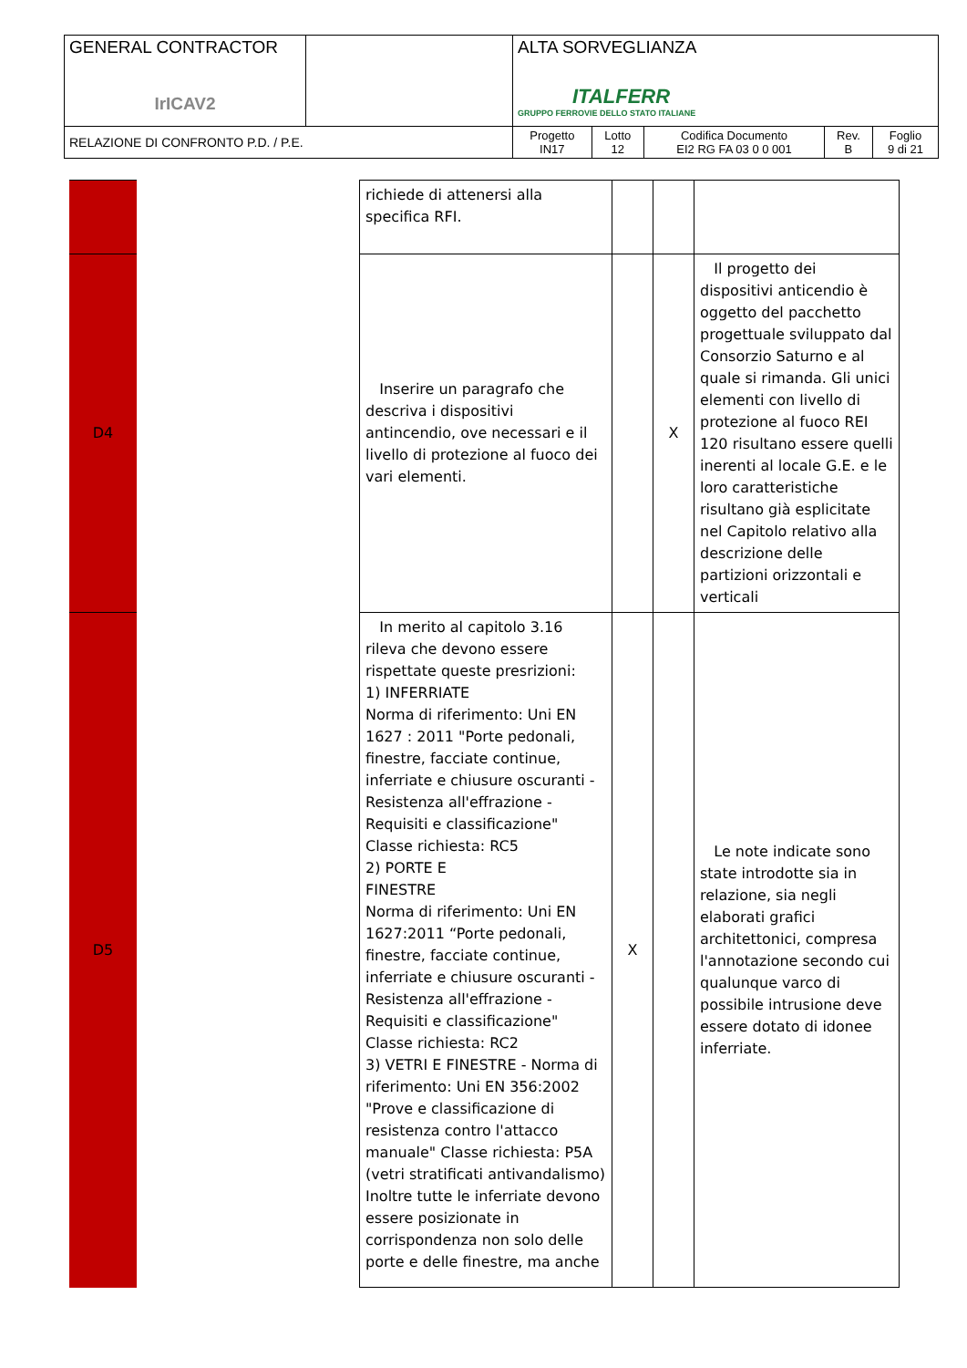| GENERAL CONTRACTOR IrICAV2 | | ALTA SORVEGLIANZA ITALFERR GRUPPO FERROVIE DELLO STATO ITALIANE | | | | |
| RELAZIONE DI CONFRONTO P.D. / P.E. | | Progetto IN17 | Lotto 12 | Codifica Documento EI2 RG FA 03 0 0 001 | Rev. B | Foglio 9 di 21 |
| | | richiede di attenersi alla specifica RFI. | | | |
| D4 | | Inserire un paragrafo che descriva i dispositivi antincendio, ove necessari e il livello di protezione al fuoco dei vari elementi. | | X | Il progetto dei dispositivi anticendio è oggetto del pacchetto progettuale sviluppato dal Consorzio Saturno e al quale si rimanda. Gli unici elementi con livello di protezione al fuoco REI 120 risultano essere quelli inerenti al locale G.E. e le loro caratteristiche risultano già esplicitate nel Capitolo relativo alla descrizione delle partizioni orizzontali e verticali |
| D5 | | In merito al capitolo 3.16 rileva che devono essere rispettate queste presrizioni: 1) INFERRIATE Norma di riferimento: Uni EN 1627 : 2011 "Porte pedonali, finestre, facciate continue, inferriate e chiusure oscuranti - Resistenza all'effrazione - Requisiti e classificazione" Classe richiesta: RC5 2) PORTE E FINESTRE Norma di riferimento: Uni EN 1627:2011 “Porte pedonali, finestre, facciate continue, inferriate e chiusure oscuranti - Resistenza all'effrazione - Requisiti e classificazione" Classe richiesta: RC2 3) VETRI E FINESTRE - Norma di riferimento: Uni EN 356:2002 "Prove e classificazione di resistenza contro l'attacco manuale" Classe richiesta: P5A (vetri stratificati antivandalismo) Inoltre tutte le inferriate devono essere posizionate in corrispondenza non solo delle porte e delle finestre, ma anche | X | | Le note indicate sono state introdotte sia in relazione, sia negli elaborati grafici architettonici, compresa l'annotazione secondo cui qualunque varco di possibile intrusione deve essere dotato di idonee inferriate. |